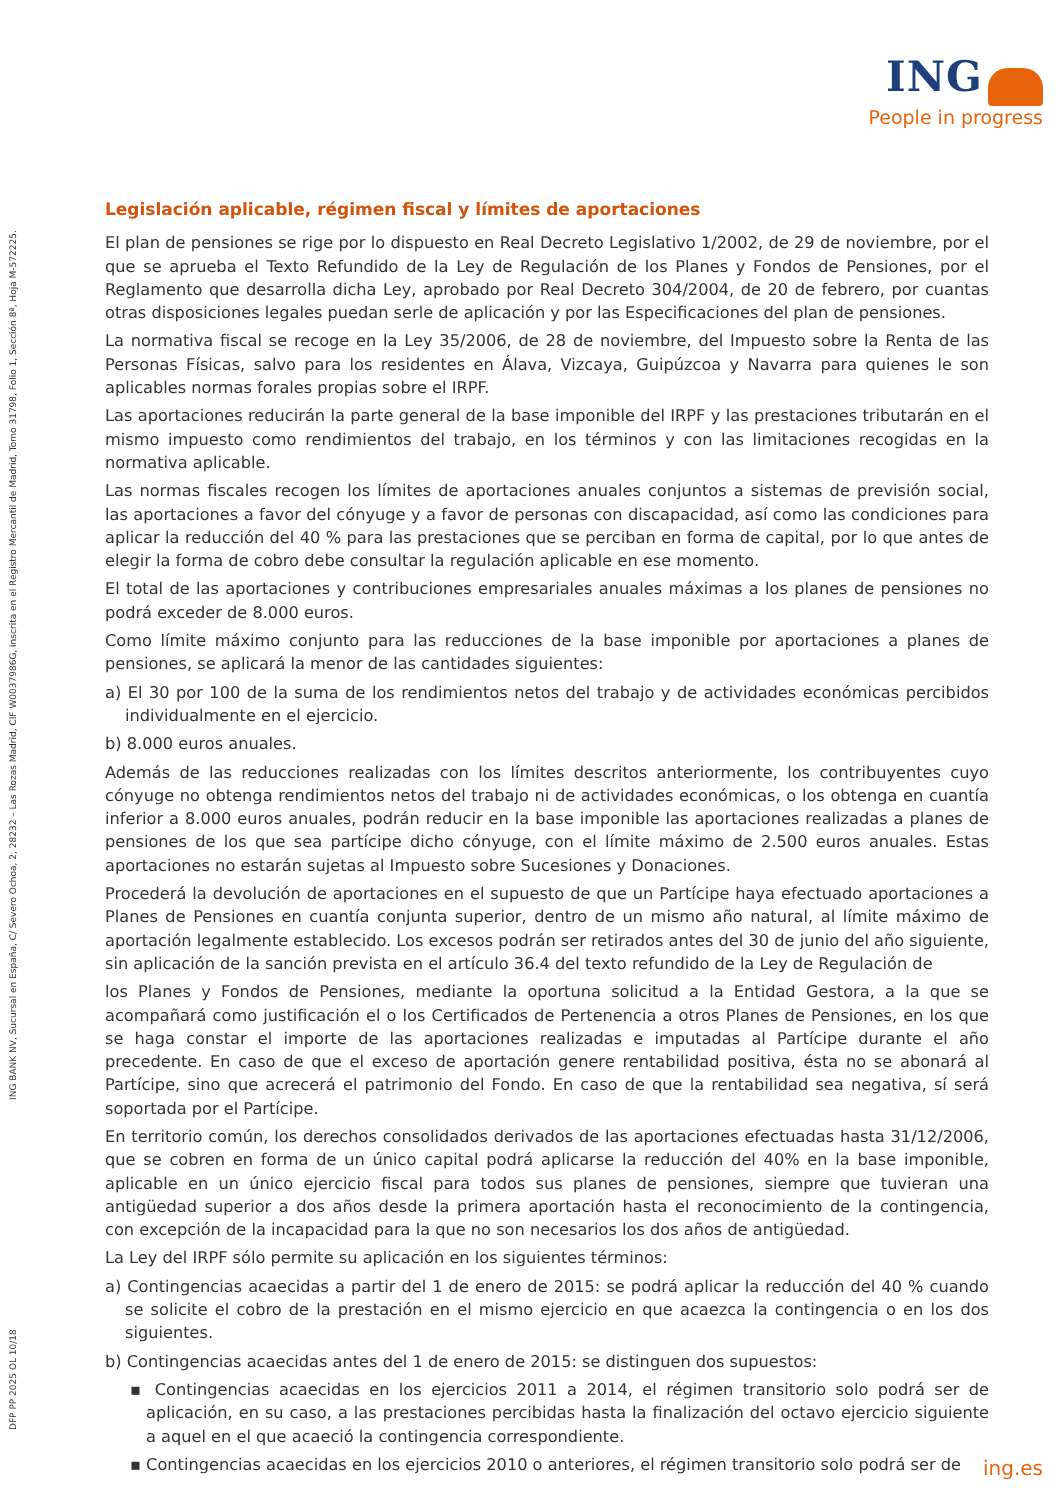ING
People in progress
DFP PP 2025 OL 10/18 ING BANK NV, Sucursal en España, C/ Severo Ochoa, 2, 28232 – Las Rozas Madrid, CIF W0037986G, inscrita en el Registro Mercantil de Madrid, Tomo 31798, Folio 1, Sección 8ª, Hoja M-572225.
Legislación aplicable, régimen fiscal y límites de aportaciones
El plan de pensiones se rige por lo dispuesto en Real Decreto Legislativo 1/2002, de 29 de noviembre, por el que se aprueba el Texto Refundido de la Ley de Regulación de los Planes y Fondos de Pensiones, por el Reglamento que desarrolla dicha Ley, aprobado por Real Decreto 304/2004, de 20 de febrero, por cuantas otras disposiciones legales puedan serle de aplicación y por las Especificaciones del plan de pensiones.
La normativa fiscal se recoge en la Ley 35/2006, de 28 de noviembre, del Impuesto sobre la Renta de las Personas Físicas, salvo para los residentes en Álava, Vizcaya, Guipúzcoa y Navarra para quienes le son aplicables normas forales propias sobre el IRPF.
Las aportaciones reducirán la parte general de la base imponible del IRPF y las prestaciones tributarán en el mismo impuesto como rendimientos del trabajo, en los términos y con las limitaciones recogidas en la normativa aplicable.
Las normas fiscales recogen los límites de aportaciones anuales conjuntos a sistemas de previsión social, las aportaciones a favor del cónyuge y a favor de personas con discapacidad, así como las condiciones para aplicar la reducción del 40 % para las prestaciones que se perciban en forma de capital, por lo que antes de elegir la forma de cobro debe consultar la regulación aplicable en ese momento.
El total de las aportaciones y contribuciones empresariales anuales máximas a los planes de pensiones no podrá exceder de 8.000 euros.
Como límite máximo conjunto para las reducciones de la base imponible por aportaciones a planes de pensiones, se aplicará la menor de las cantidades siguientes:
a) El 30 por 100 de la suma de los rendimientos netos del trabajo y de actividades económicas percibidos individualmente en el ejercicio.
b) 8.000 euros anuales.
Además de las reducciones realizadas con los límites descritos anteriormente, los contribuyentes cuyo cónyuge no obtenga rendimientos netos del trabajo ni de actividades económicas, o los obtenga en cuantía inferior a 8.000 euros anuales, podrán reducir en la base imponible las aportaciones realizadas a planes de pensiones de los que sea partícipe dicho cónyuge, con el límite máximo de 2.500 euros anuales. Estas aportaciones no estarán sujetas al Impuesto sobre Sucesiones y Donaciones.
Procederá la devolución de aportaciones en el supuesto de que un Partícipe haya efectuado aportaciones a Planes de Pensiones en cuantía conjunta superior, dentro de un mismo año natural, al límite máximo de aportación legalmente establecido. Los excesos podrán ser retirados antes del 30 de junio del año siguiente, sin aplicación de la sanción prevista en el artículo 36.4 del texto refundido de la Ley de Regulación de
los Planes y Fondos de Pensiones, mediante la oportuna solicitud a la Entidad Gestora, a la que se acompañará como justificación el o los Certificados de Pertenencia a otros Planes de Pensiones, en los que se haga constar el importe de las aportaciones realizadas e imputadas al Partícipe durante el año precedente. En caso de que el exceso de aportación genere rentabilidad positiva, ésta no se abonará al Partícipe, sino que acrecerá el patrimonio del Fondo. En caso de que la rentabilidad sea negativa, sí será soportada por el Partícipe.
En territorio común, los derechos consolidados derivados de las aportaciones efectuadas hasta 31/12/2006, que se cobren en forma de un único capital podrá aplicarse la reducción del 40% en la base imponible, aplicable en un único ejercicio fiscal para todos sus planes de pensiones, siempre que tuvieran una antigüedad superior a dos años desde la primera aportación hasta el reconocimiento de la contingencia, con excepción de la incapacidad para la que no son necesarios los dos años de antigüedad.
La Ley del IRPF sólo permite su aplicación en los siguientes términos:
a) Contingencias acaecidas a partir del 1 de enero de 2015: se podrá aplicar la reducción del 40 % cuando se solicite el cobro de la prestación en el mismo ejercicio en que acaezca la contingencia o en los dos siguientes.
b) Contingencias acaecidas antes del 1 de enero de 2015: se distinguen dos supuestos:
▪ Contingencias acaecidas en los ejercicios 2011 a 2014, el régimen transitorio solo podrá ser de aplicación, en su caso, a las prestaciones percibidas hasta la finalización del octavo ejercicio siguiente a aquel en el que acaeció la contingencia correspondiente.
▪ Contingencias acaecidas en los ejercicios 2010 o anteriores, el régimen transitorio solo podrá ser de
ing.es